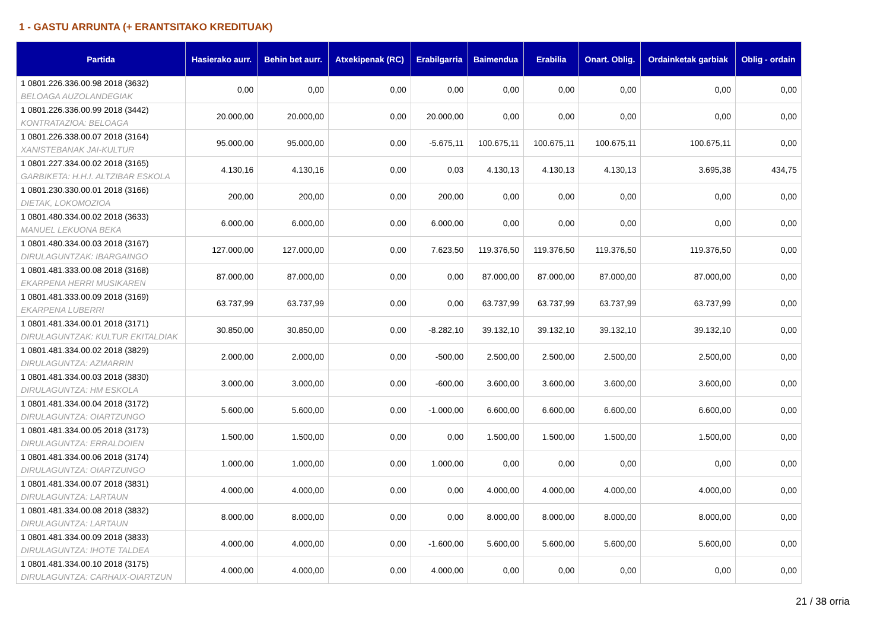1 - GASTU ARRUNTA (+ ERANTSITAKO KREDITUAK)
| Partida | Hasierako aurr. | Behin bet aurr. | Atxekipenak (RC) | Erabilgarria | Baimendua | Erabilia | Onart. Oblig. | Ordainketak garbiak | Oblig - ordain |
| --- | --- | --- | --- | --- | --- | --- | --- | --- | --- |
| 1 0801.226.336.00.98 2018 (3632) BELOAGA AUZOLANDEGIAK | 0,00 | 0,00 | 0,00 | 0,00 | 0,00 | 0,00 | 0,00 | 0,00 | 0,00 |
| 1 0801.226.336.00.99 2018 (3442) KONTRATAZIOA: BELOAGA | 20.000,00 | 20.000,00 | 0,00 | 20.000,00 | 0,00 | 0,00 | 0,00 | 0,00 | 0,00 |
| 1 0801.226.338.00.07 2018 (3164) XANISTEBANAK JAI-KULTUR | 95.000,00 | 95.000,00 | 0,00 | -5.675,11 | 100.675,11 | 100.675,11 | 100.675,11 | 100.675,11 | 0,00 |
| 1 0801.227.334.00.02 2018 (3165) GARBIKETA: H.H.I. ALTZIBAR ESKOLA | 4.130,16 | 4.130,16 | 0,00 | 0,03 | 4.130,13 | 4.130,13 | 4.130,13 | 3.695,38 | 434,75 |
| 1 0801.230.330.00.01 2018 (3166) DIETAK, LOKOMOZIOA | 200,00 | 200,00 | 0,00 | 200,00 | 0,00 | 0,00 | 0,00 | 0,00 | 0,00 |
| 1 0801.480.334.00.02 2018 (3633) MANUEL LEKUONA BEKA | 6.000,00 | 6.000,00 | 0,00 | 6.000,00 | 0,00 | 0,00 | 0,00 | 0,00 | 0,00 |
| 1 0801.480.334.00.03 2018 (3167) DIRULAGUNTZAK: IBARGAINGO | 127.000,00 | 127.000,00 | 0,00 | 7.623,50 | 119.376,50 | 119.376,50 | 119.376,50 | 119.376,50 | 0,00 |
| 1 0801.481.333.00.08 2018 (3168) EKARPENA HERRI MUSIKAREN | 87.000,00 | 87.000,00 | 0,00 | 0,00 | 87.000,00 | 87.000,00 | 87.000,00 | 87.000,00 | 0,00 |
| 1 0801.481.333.00.09 2018 (3169) EKARPENA LUBERRI | 63.737,99 | 63.737,99 | 0,00 | 0,00 | 63.737,99 | 63.737,99 | 63.737,99 | 63.737,99 | 0,00 |
| 1 0801.481.334.00.01 2018 (3171) DIRULAGUNTZAK: KULTUR EKITALDIAK | 30.850,00 | 30.850,00 | 0,00 | -8.282,10 | 39.132,10 | 39.132,10 | 39.132,10 | 39.132,10 | 0,00 |
| 1 0801.481.334.00.02 2018 (3829) DIRULAGUNTZA: AZMARRIN | 2.000,00 | 2.000,00 | 0,00 | -500,00 | 2.500,00 | 2.500,00 | 2.500,00 | 2.500,00 | 0,00 |
| 1 0801.481.334.00.03 2018 (3830) DIRULAGUNTZA: HM ESKOLA | 3.000,00 | 3.000,00 | 0,00 | -600,00 | 3.600,00 | 3.600,00 | 3.600,00 | 3.600,00 | 0,00 |
| 1 0801.481.334.00.04 2018 (3172) DIRULAGUNTZA: OIARTZUNGO | 5.600,00 | 5.600,00 | 0,00 | -1.000,00 | 6.600,00 | 6.600,00 | 6.600,00 | 6.600,00 | 0,00 |
| 1 0801.481.334.00.05 2018 (3173) DIRULAGUNTZA: ERRALDOIEN | 1.500,00 | 1.500,00 | 0,00 | 0,00 | 1.500,00 | 1.500,00 | 1.500,00 | 1.500,00 | 0,00 |
| 1 0801.481.334.00.06 2018 (3174) DIRULAGUNTZA: OIARTZUNGO | 1.000,00 | 1.000,00 | 0,00 | 1.000,00 | 0,00 | 0,00 | 0,00 | 0,00 | 0,00 |
| 1 0801.481.334.00.07 2018 (3831) DIRULAGUNTZA: LARTAUN | 4.000,00 | 4.000,00 | 0,00 | 0,00 | 4.000,00 | 4.000,00 | 4.000,00 | 4.000,00 | 0,00 |
| 1 0801.481.334.00.08 2018 (3832) DIRULAGUNTZA: LARTAUN | 8.000,00 | 8.000,00 | 0,00 | 0,00 | 8.000,00 | 8.000,00 | 8.000,00 | 8.000,00 | 0,00 |
| 1 0801.481.334.00.09 2018 (3833) DIRULAGUNTZA: IHOTE TALDEA | 4.000,00 | 4.000,00 | 0,00 | -1.600,00 | 5.600,00 | 5.600,00 | 5.600,00 | 5.600,00 | 0,00 |
| 1 0801.481.334.00.10 2018 (3175) DIRULAGUNTZA: CARHAIX-OIARTZUN | 4.000,00 | 4.000,00 | 0,00 | 4.000,00 | 0,00 | 0,00 | 0,00 | 0,00 | 0,00 |
21 / 38 orria